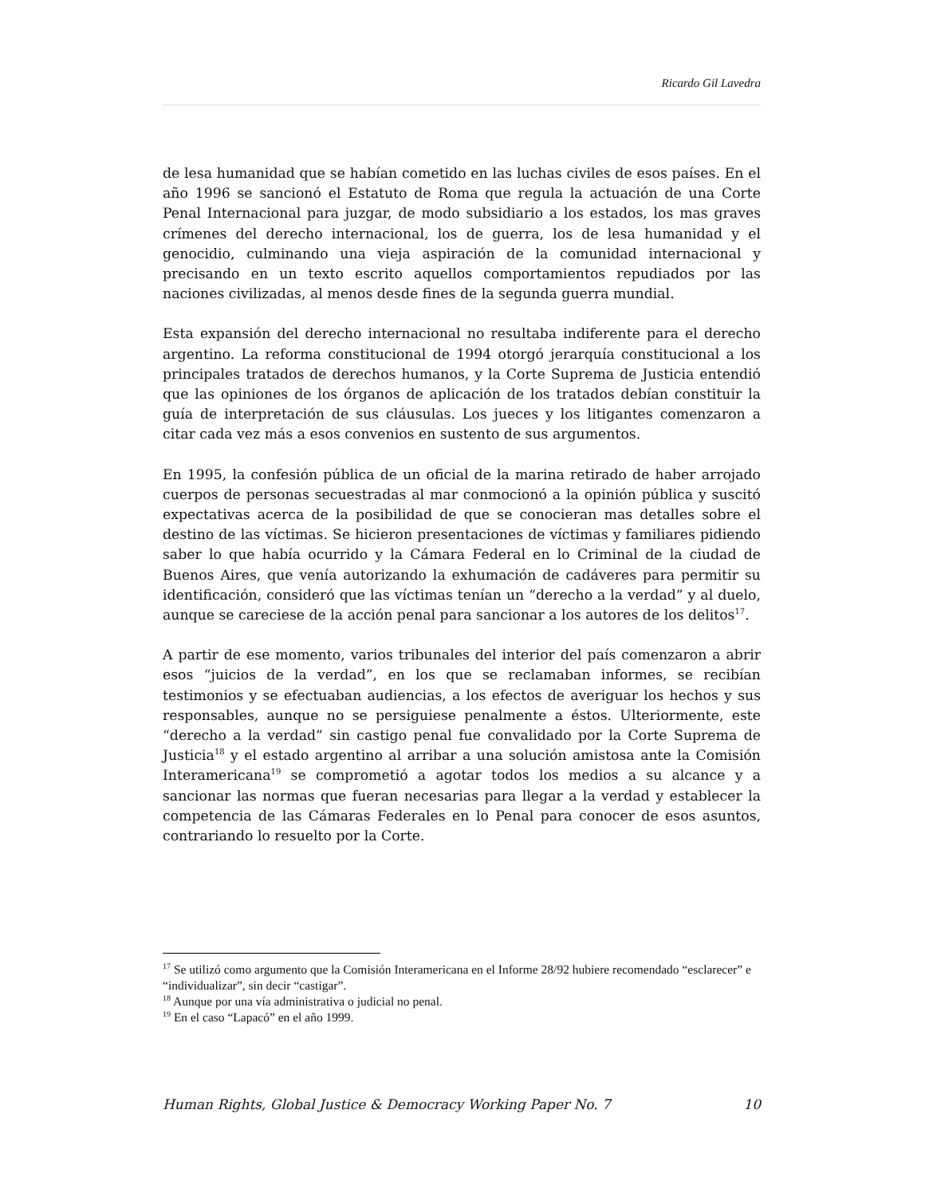Ricardo Gil Lavedra
de lesa humanidad que se habían cometido en las luchas civiles de esos países. En el año 1996 se sancionó el Estatuto de Roma que regula la actuación de una Corte Penal Internacional para juzgar, de modo subsidiario a los estados, los mas graves crímenes del derecho internacional, los de guerra, los de lesa humanidad y el genocidio, culminando una vieja aspiración de la comunidad internacional y precisando en un texto escrito aquellos comportamientos repudiados por las naciones civilizadas, al menos desde fines de la segunda guerra mundial.
Esta expansión del derecho internacional no resultaba indiferente para el derecho argentino. La reforma constitucional de 1994 otorgó jerarquía constitucional a los principales tratados de derechos humanos, y la Corte Suprema de Justicia entendió que las opiniones de los órganos de aplicación de los tratados debían constituir la guía de interpretación de sus cláusulas. Los jueces y los litigantes comenzaron a citar cada vez más a esos convenios en sustento de sus argumentos.
En 1995, la confesión pública de un oficial de la marina retirado de haber arrojado cuerpos de personas secuestradas al mar conmocionó a la opinión pública y suscitó expectativas acerca de la posibilidad de que se conocieran mas detalles sobre el destino de las víctimas. Se hicieron presentaciones de víctimas y familiares pidiendo saber lo que había ocurrido y la Cámara Federal en lo Criminal de la ciudad de Buenos Aires, que venía autorizando la exhumación de cadáveres para permitir su identificación, consideró que las víctimas tenían un “derecho a la verdad” y al duelo, aunque se careciese de la acción penal para sancionar a los autores de los delitos<sup>17</sup>.
A partir de ese momento, varios tribunales del interior del país comenzaron a abrir esos “juicios de la verdad”, en los que se reclamaban informes, se recibían testimonios y se efectuaban audiencias, a los efectos de averiguar los hechos y sus responsables, aunque no se persiguiese penalmente a éstos. Ulteriormente, este “derecho a la verdad” sin castigo penal fue convalidado por la Corte Suprema de Justicia<sup>18</sup> y el estado argentino al arribar a una solución amistosa ante la Comisión Interamericana<sup>19</sup> se comprometió a agotar todos los medios a su alcance y a sancionar las normas que fueran necesarias para llegar a la verdad y establecer la competencia de las Cámaras Federales en lo Penal para conocer de esos asuntos, contrariando lo resuelto por la Corte.
<sup>17</sup> Se utilizó como argumento que la Comisión Interamericana en el Informe 28/92 hubiere recomendado “esclarecer” e “individualizar”, sin decir “castigar”.
<sup>18</sup> Aunque por una vía administrativa o judicial no penal.
<sup>19</sup> En el caso “Lapacó” en el año 1999.
Human Rights, Global Justice & Democracy Working Paper No. 7 10